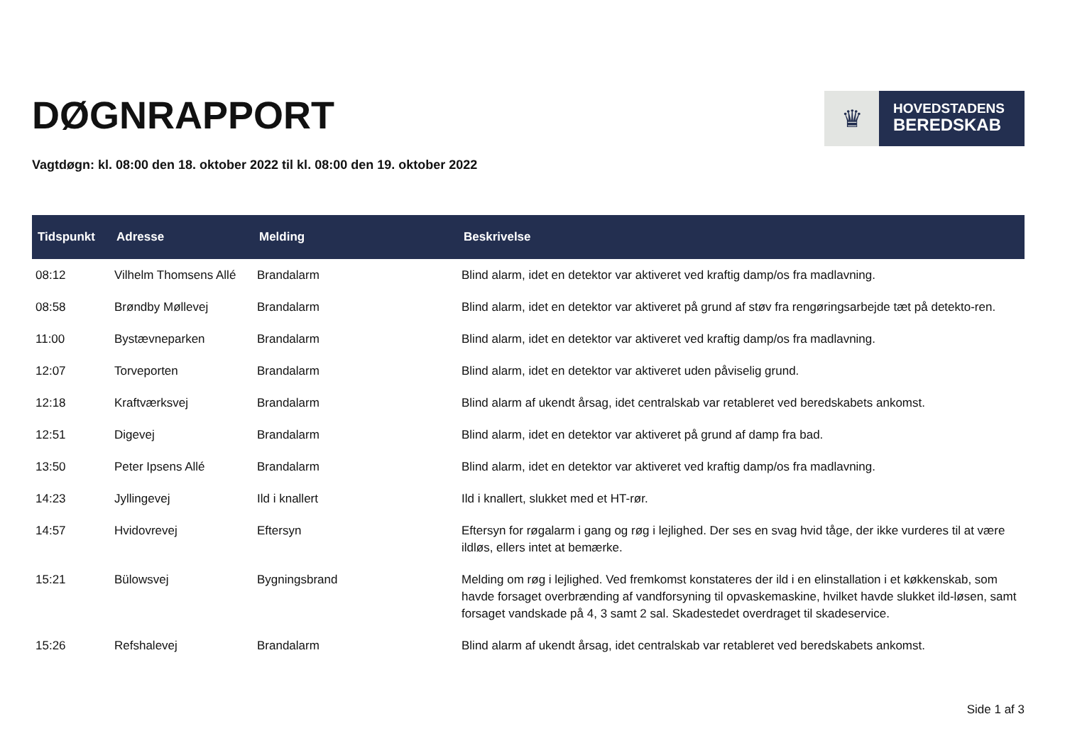DØGNRAPPORT
♛
HOVEDSTADENS
BEREDSKAB
Vagtdøgn: kl. 08:00 den 18. oktober 2022 til kl. 08:00 den 19. oktober 2022
| Tidspunkt | Adresse | Melding | Beskrivelse |
| --- | --- | --- | --- |
| 08:12 | Vilhelm Thomsens Allé | Brandalarm | Blind alarm, idet en detektor var aktiveret ved kraftig damp/os fra madlavning. |
| 08:58 | Brøndby Møllevej | Brandalarm | Blind alarm, idet en detektor var aktiveret på grund af støv fra rengøringsarbejde tæt på detekto-ren. |
| 11:00 | Bystævneparken | Brandalarm | Blind alarm, idet en detektor var aktiveret ved kraftig damp/os fra madlavning. |
| 12:07 | Torveporten | Brandalarm | Blind alarm, idet en detektor var aktiveret uden påviselig grund. |
| 12:18 | Kraftværksvej | Brandalarm | Blind alarm af ukendt årsag, idet centralskab var retableret ved beredskabets ankomst. |
| 12:51 | Digevej | Brandalarm | Blind alarm, idet en detektor var aktiveret på grund af damp fra bad. |
| 13:50 | Peter Ipsens Allé | Brandalarm | Blind alarm, idet en detektor var aktiveret ved kraftig damp/os fra madlavning. |
| 14:23 | Jyllingevej | Ild i knallert | Ild i knallert, slukket med et HT-rør. |
| 14:57 | Hvidovrevej | Eftersyn | Eftersyn for røgalarm i gang og røg i lejlighed. Der ses en svag hvid tåge, der ikke vurderes til at være ildløs, ellers intet at bemærke. |
| 15:21 | Bülowsvej | Bygningsbrand | Melding om røg i lejlighed. Ved fremkomst konstateres der ild i en elinstallation i et køkkenskab, som havde forsaget overbrænding af vandforsyning til opvaskemaskine, hvilket havde slukket ild-løsen, samt forsaget vandskade på 4, 3 samt 2 sal. Skadestedet overdraget til skadeservice. |
| 15:26 | Refshalevej | Brandalarm | Blind alarm af ukendt årsag, idet centralskab var retableret ved beredskabets ankomst. |
Side 1 af 3